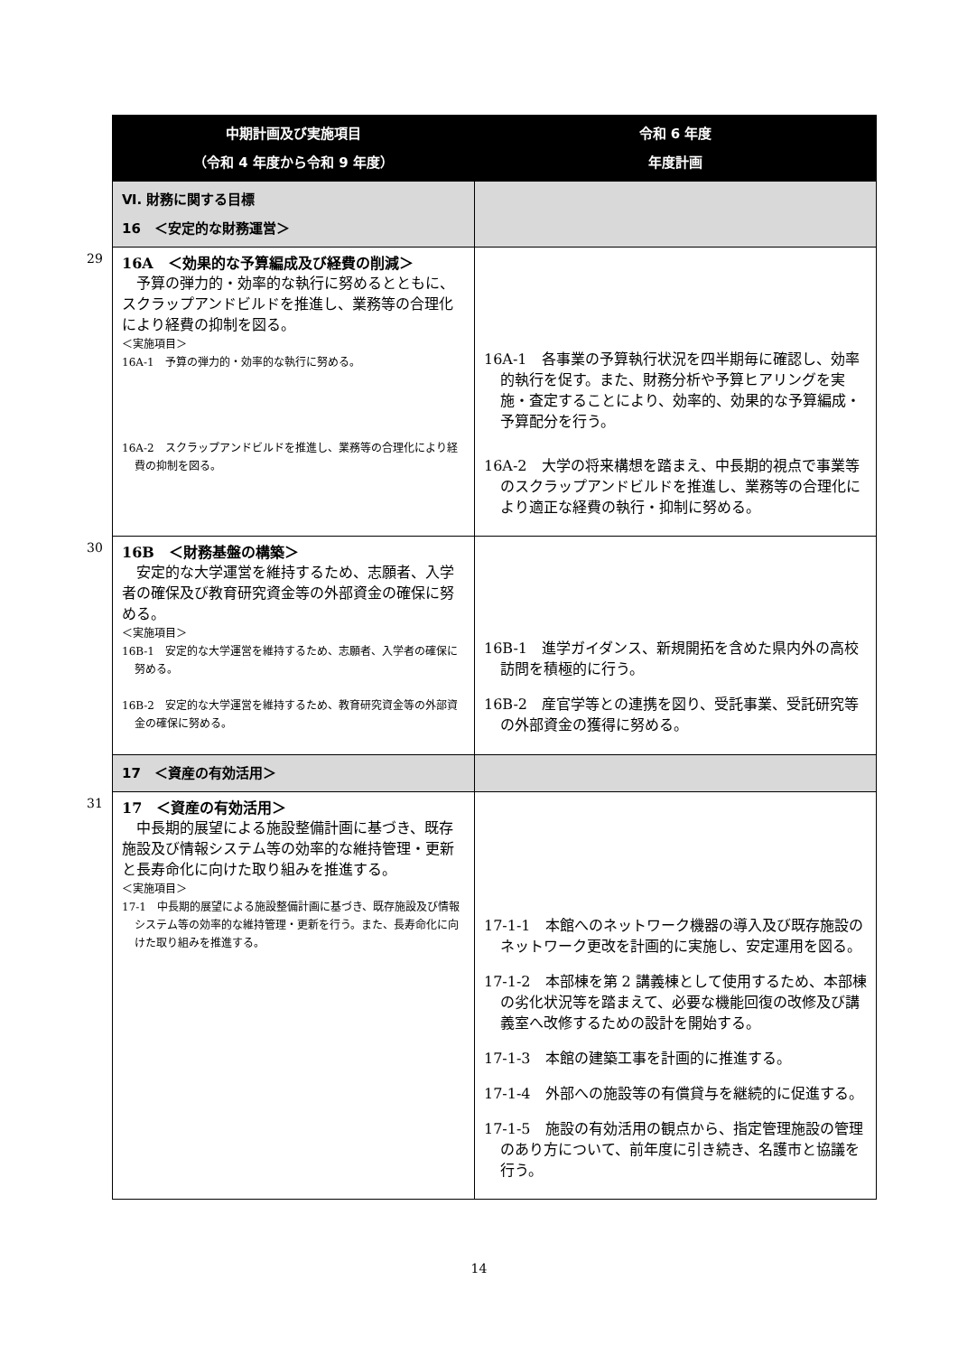| 中期計画及び実施項目 （令和 4 年度から令和 9 年度） | 令和 6 年度 年度計画 |
| --- | --- |
| Ⅵ. 財務に関する目標 16 ＜安定的な財務運営＞ | |
| 29 16A ＜効果的な予算編成及び経費の削減＞ 予算の弾力的・効率的な執行に努めるとともに、スクラップアンドビルドを推進し、業務等の合理化により経費の抑制を図る。 ＜実施項目＞ 16A-1 予算の弾力的・効率的な執行に努める。 16A-2 スクラップアンドビルドを推進し、業務等の合理化により経費の抑制を図る。 | 16A-1 各事業の予算執行状況を四半期毎に確認し、効率的執行を促す。また、財務分析や予算ヒアリングを実施・査定することにより、効率的、効果的な予算編成・予算配分を行う。 16A-2 大学の将来構想を踏まえ、中長期的視点で事業等のスクラップアンドビルドを推進し、業務等の合理化により適正な経費の執行・抑制に努める。 |
| 30 16B ＜財務基盤の構築＞ 安定的な大学運営を維持するため、志願者、入学者の確保及び教育研究資金等の外部資金の確保に努める。 ＜実施項目＞ 16B-1 安定的な大学運営を維持するため、志願者、入学者の確保に努める。 16B-2 安定的な大学運営を維持するため、教育研究資金等の外部資金の確保に努める。 | 16B-1 進学ガイダンス、新規開拓を含めた県内外の高校訪問を積極的に行う。 16B-2 産官学等との連携を図り、受託事業、受託研究等の外部資金の獲得に努める。 |
| 17 ＜資産の有効活用＞ | |
| 31 17 ＜資産の有効活用＞ 中長期的展望による施設整備計画に基づき、既存施設及び情報システム等の効率的な維持管理・更新と長寿命化に向けた取り組みを推進する。 ＜実施項目＞ 17-1 中長期的展望による施設整備計画に基づき、既存施設及び情報システム等の効率的な維持管理・更新を行う。また、長寿命化に向けた取り組みを推進する。 | 17-1-1 本館へのネットワーク機器の導入及び既存施設のネットワーク更改を計画的に実施し、安定運用を図る。 17-1-2 本部棟を第 2 講義棟として使用するため、本部棟の劣化状況等を踏まえて、必要な機能回復の改修及び講義室へ改修するための設計を開始する。 17-1-3 本館の建築工事を計画的に推進する。 17-1-4 外部への施設等の有償貸与を継続的に促進する。 17-1-5 施設の有効活用の観点から、指定管理施設の管理のあり方について、前年度に引き続き、名護市と協議を行う。 |
14